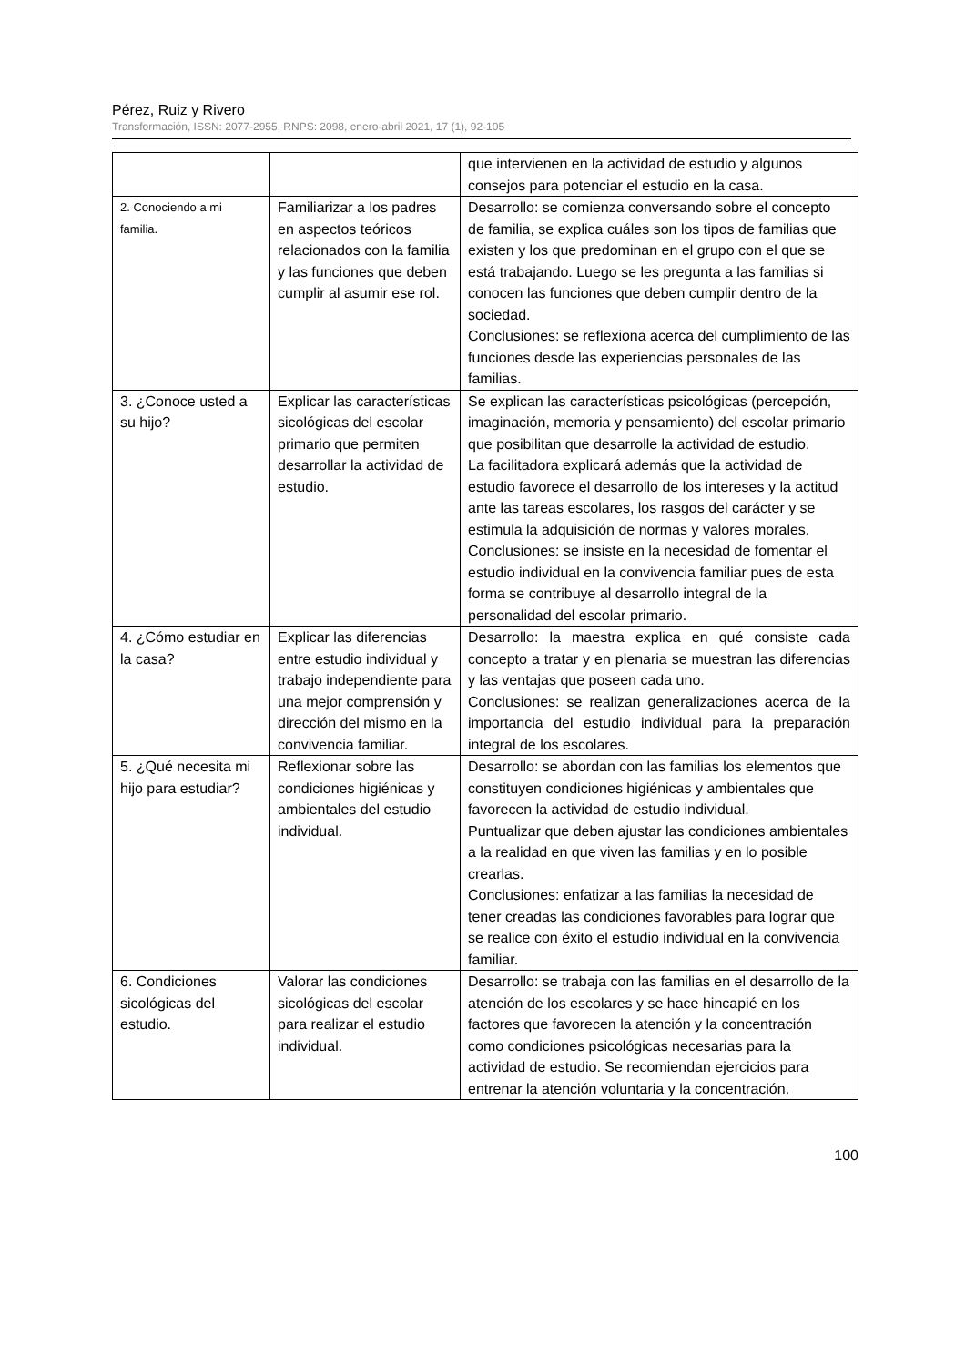Pérez, Ruiz y Rivero
Transformación, ISSN: 2077-2955, RNPS: 2098, enero-abril 2021, 17 (1), 92-105
| | | que intervienen en la actividad de estudio y algunos consejos para potenciar el estudio en la casa. |
| 2. Conociendo a mi familia. | Familiarizar a los padres en aspectos teóricos relacionados con la familia y las funciones que deben cumplir al asumir ese rol. | Desarrollo: se comienza conversando sobre el concepto de familia, se explica cuáles son los tipos de familias que existen y los que predominan en el grupo con el que se está trabajando. Luego se les pregunta a las familias si conocen las funciones que deben cumplir dentro de la sociedad. Conclusiones: se reflexiona acerca del cumplimiento de las funciones desde las experiencias personales de las familias. |
| 3. ¿Conoce usted a su hijo? | Explicar las características sicológicas del escolar primario que permiten desarrollar la actividad de estudio. | Se explican las características psicológicas (percepción, imaginación, memoria y pensamiento) del escolar primario que posibilitan que desarrolle la actividad de estudio. La facilitadora explicará además que la actividad de estudio favorece el desarrollo de los intereses y la actitud ante las tareas escolares, los rasgos del carácter y se estimula la adquisición de normas y valores morales. Conclusiones: se insiste en la necesidad de fomentar el estudio individual en la convivencia familiar pues de esta forma se contribuye al desarrollo integral de la personalidad del escolar primario. |
| 4. ¿Cómo estudiar en la casa? | Explicar las diferencias entre estudio individual y trabajo independiente para una mejor comprensión y dirección del mismo en la convivencia familiar. | Desarrollo: la maestra explica en qué consiste cada concepto a tratar y en plenaria se muestran las diferencias y las ventajas que poseen cada uno. Conclusiones: se realizan generalizaciones acerca de la importancia del estudio individual para la preparación integral de los escolares. |
| 5. ¿Qué necesita mi hijo para estudiar? | Reflexionar sobre las condiciones higiénicas y ambientales del estudio individual. | Desarrollo: se abordan con las familias los elementos que constituyen condiciones higiénicas y ambientales que favorecen la actividad de estudio individual. Puntualizar que deben ajustar las condiciones ambientales a la realidad en que viven las familias y en lo posible crearlas. Conclusiones: enfatizar a las familias la necesidad de tener creadas las condiciones favorables para lograr que se realice con éxito el estudio individual en la convivencia familiar. |
| 6. Condiciones sicológicas del estudio. | Valorar las condiciones sicológicas del escolar para realizar el estudio individual. | Desarrollo: se trabaja con las familias en el desarrollo de la atención de los escolares y se hace hincapié en los factores que favorecen la atención y la concentración como condiciones psicológicas necesarias para la actividad de estudio. Se recomiendan ejercicios para entrenar la atención voluntaria y la concentración. |
100